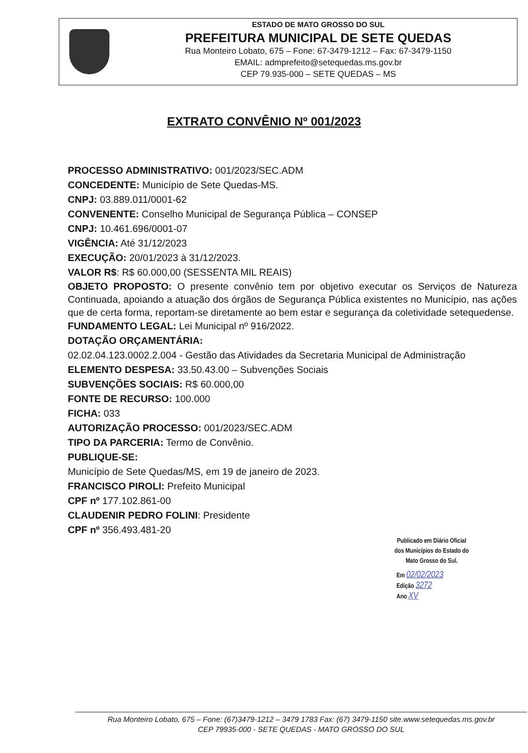ESTADO DE MATO GROSSO DO SUL
PREFEITURA MUNICIPAL DE SETE QUEDAS
Rua Monteiro Lobato, 675 – Fone: 67-3479-1212 – Fax: 67-3479-1150
EMAIL: admprefeito@setequedas.ms.gov.br
CEP 79.935-000 – SETE QUEDAS – MS
EXTRATO CONVÊNIO Nº 001/2023
PROCESSO ADMINISTRATIVO: 001/2023/SEC.ADM
CONCEDENTE: Município de Sete Quedas-MS.
CNPJ: 03.889.011/0001-62
CONVENENTE: Conselho Municipal de Segurança Pública – CONSEP
CNPJ: 10.461.696/0001-07
VIGÊNCIA: Até 31/12/2023
EXECUÇÃO: 20/01/2023 à 31/12/2023.
VALOR R$: R$ 60.000,00 (SESSENTA MIL REAIS)
OBJETO PROPOSTO: O presente convênio tem por objetivo executar os Serviços de Natureza Continuada, apoiando a atuação dos órgãos de Segurança Pública existentes no Município, nas ações que de certa forma, reportam-se diretamente ao bem estar e segurança da coletividade setequedense.
FUNDAMENTO LEGAL: Lei Municipal nº 916/2022.
DOTAÇÃO ORÇAMENTÁRIA:
02.02.04.123.0002.2.004 - Gestão das Atividades da Secretaria Municipal de Administração
ELEMENTO DESPESA: 33.50.43.00 – Subvenções Sociais
SUBVENÇÕES SOCIAIS: R$ 60.000,00
FONTE DE RECURSO: 100.000
FICHA: 033
AUTORIZAÇÃO PROCESSO: 001/2023/SEC.ADM
TIPO DA PARCERIA: Termo de Convênio.
PUBLIQUE-SE:
Município de Sete Quedas/MS, em 19 de janeiro de 2023.
FRANCISCO PIROLI: Prefeito Municipal
CPF nº 177.102.861-00
CLAUDENIR PEDRO FOLINI: Presidente
CPF nº 356.493.481-20
Publicado em Diário Oficial
dos Municípios do Estado do
Mato Grosso do Sul.
Em 02/02/2023
Edição 3272
Ano XV
Rua Monteiro Lobato, 675 – Fone: (67)3479-1212 – 3479 1783 Fax: (67) 3479-1150 site.www.setequedas.ms.gov.br
CEP 79935-000 - SETE QUEDAS - MATO GROSSO DO SUL